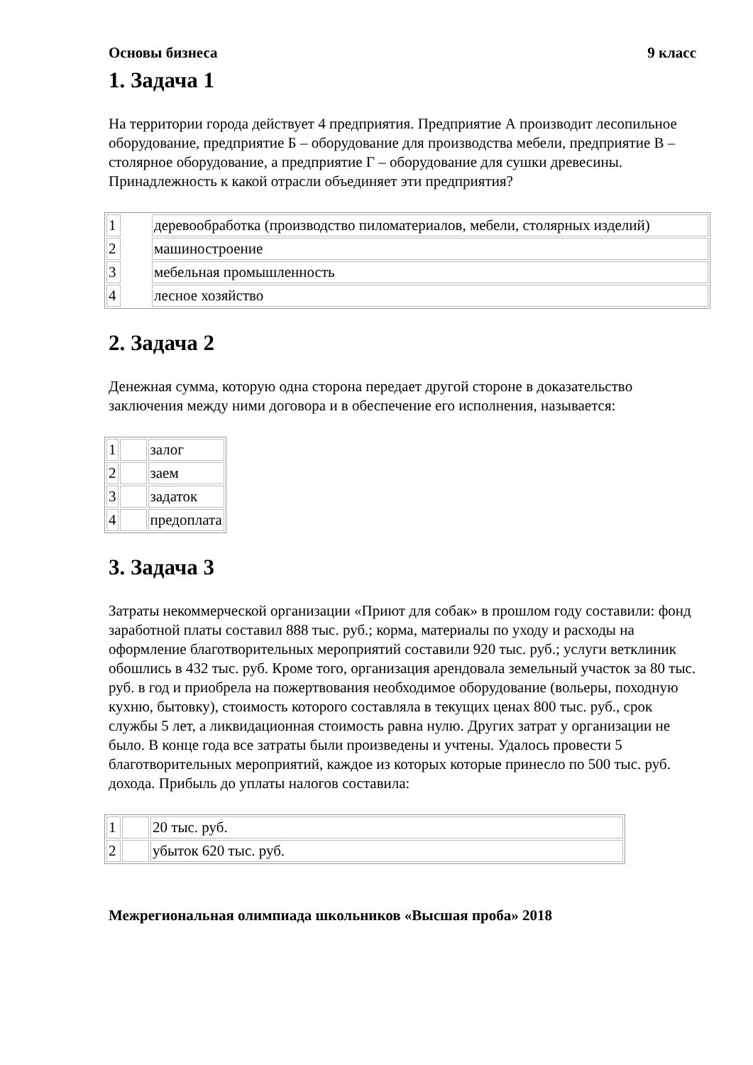Основы бизнеса 9 класс
1. Задача 1
На территории города действует 4 предприятия. Предприятие А производит лесопильное оборудование, предприятие Б – оборудование для производства мебели, предприятие В – столярное оборудование, а предприятие Г – оборудование для сушки древесины. Принадлежность к какой отрасли объединяет эти предприятия?
| 1 | | деревообработка (производство пиломатериалов, мебели, столярных изделий) |
| 2 | | машиностроение |
| 3 | | мебельная промышленность |
| 4 | | лесное хозяйство |
2. Задача 2
Денежная сумма, которую одна сторона передает другой стороне в доказательство заключения между ними договора и в обеспечение его исполнения, называется:
| 1 | | залог |
| 2 | | заем |
| 3 | | задаток |
| 4 | | предоплата |
3. Задача 3
Затраты некоммерческой организации «Приют для собак» в прошлом году составили: фонд заработной платы составил 888 тыс. руб.; корма, материалы по уходу и расходы на оформление благотворительных мероприятий составили 920 тыс. руб.; услуги ветклиник обошлись в 432 тыс. руб. Кроме того, организация арендовала земельный участок за 80 тыс. руб. в год и приобрела на пожертвования необходимое оборудование (вольеры, походную кухню, бытовку), стоимость которого составляла в текущих ценах 800 тыс. руб., срок службы 5 лет, а ликвидационная стоимость равна нулю. Других затрат у организации не было. В конце года все затраты были произведены и учтены. Удалось провести 5 благотворительных мероприятий, каждое из которых которые принесло по 500 тыс. руб. дохода. Прибыль до уплаты налогов составила:
| 1 | | 20 тыс. руб. |
| 2 | | убыток 620 тыс. руб. |
Межрегиональная олимпиада школьников «Высшая проба» 2018